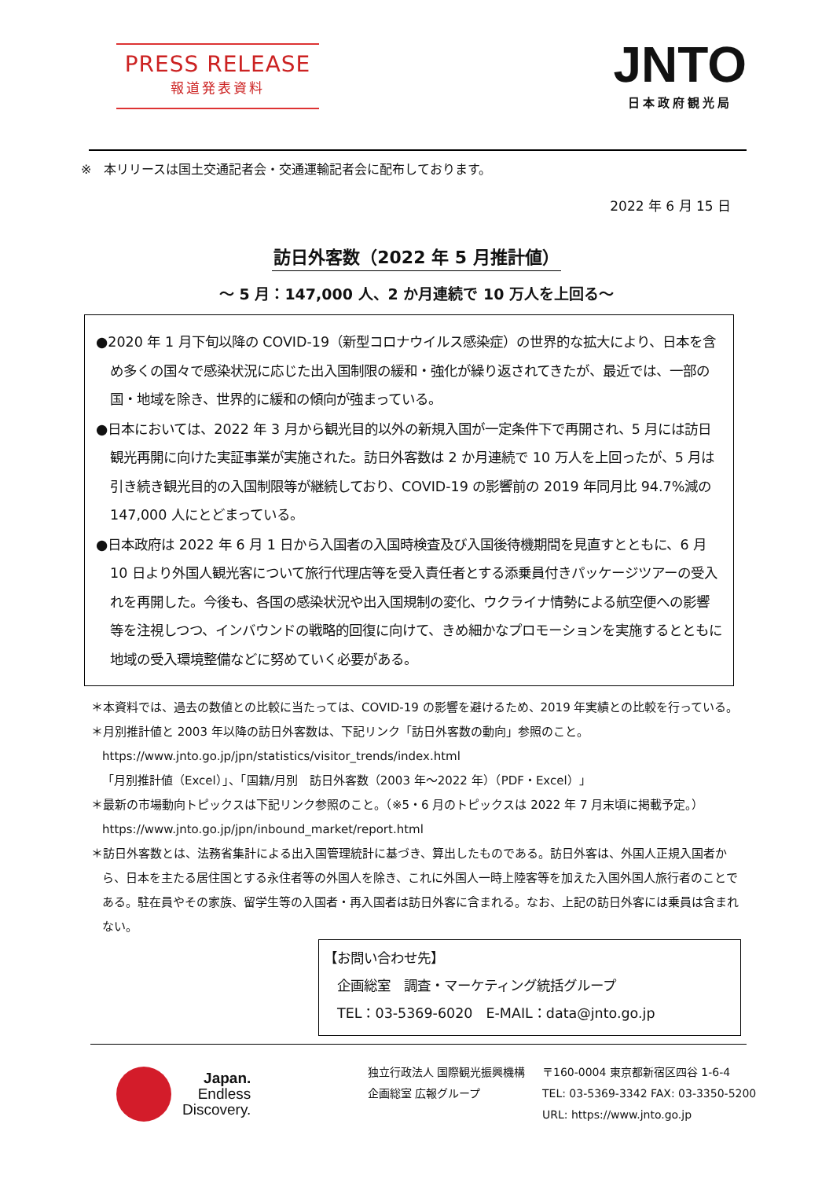PRESS RELEASE
報道発表資料
JNTO
日本政府観光局
※　本リリースは国土交通記者会・交通運輸記者会に配布しております。
2022 年 6 月 15 日
訪日外客数（2022 年 5 月推計値）
～ 5 月：147,000 人、2 か月連続で 10 万人を上回る～
●2020 年 1 月下旬以降の COVID-19（新型コロナウイルス感染症）の世界的な拡大により、日本を含め多くの国々で感染状況に応じた出入国制限の緩和・強化が繰り返されてきたが、最近では、一部の国・地域を除き、世界的に緩和の傾向が強まっている。
●日本においては、2022 年 3 月から観光目的以外の新規入国が一定条件下で再開され、5 月には訪日観光再開に向けた実証事業が実施された。訪日外客数は 2 か月連続で 10 万人を上回ったが、5 月は引き続き観光目的の入国制限等が継続しており、COVID-19 の影響前の 2019 年同月比 94.7%減の 147,000 人にとどまっている。
●日本政府は 2022 年 6 月 1 日から入国者の入国時検査及び入国後待機期間を見直すとともに、6 月 10 日より外国人観光客について旅行代理店等を受入責任者とする添乗員付きパッケージツアーの受入れを再開した。今後も、各国の感染状況や出入国規制の変化、ウクライナ情勢による航空便への影響等を注視しつつ、インバウンドの戦略的回復に向けて、きめ細かなプロモーションを実施するとともに地域の受入環境整備などに努めていく必要がある。
＊本資料では、過去の数値との比較に当たっては、COVID-19 の影響を避けるため、2019 年実績との比較を行っている。
＊月別推計値と 2003 年以降の訪日外客数は、下記リンク「訪日外客数の動向」参照のこと。
https://www.jnto.go.jp/jpn/statistics/visitor_trends/index.html
「月別推計値（Excel）」、「国籍/月別　訪日外客数（2003 年～2022 年）（PDF・Excel）」
＊最新の市場動向トピックスは下記リンク参照のこと。（※5・6 月のトピックスは 2022 年 7 月末頃に掲載予定。）
https://www.jnto.go.jp/jpn/inbound_market/report.html
＊訪日外客数とは、法務省集計による出入国管理統計に基づき、算出したものである。訪日外客は、外国人正規入国者から、日本を主たる居住国とする永住者等の外国人を除き、これに外国人一時上陸客等を加えた入国外国人旅行者のことである。駐在員やその家族、留学生等の入国者・再入国者は訪日外客に含まれる。なお、上記の訪日外客には乗員は含まれない。
【お問い合わせ先】
　企画総室　調査・マーケティング統括グループ
　TEL：03-5369-6020　E-MAIL：data@jnto.go.jp
Japan.
Endless
Discovery.
独立行政法人 国際観光振興機構
企画総室 広報グループ
〒160-0004 東京都新宿区四谷 1-6-4
TEL: 03-5369-3342 FAX: 03-3350-5200
URL: https://www.jnto.go.jp